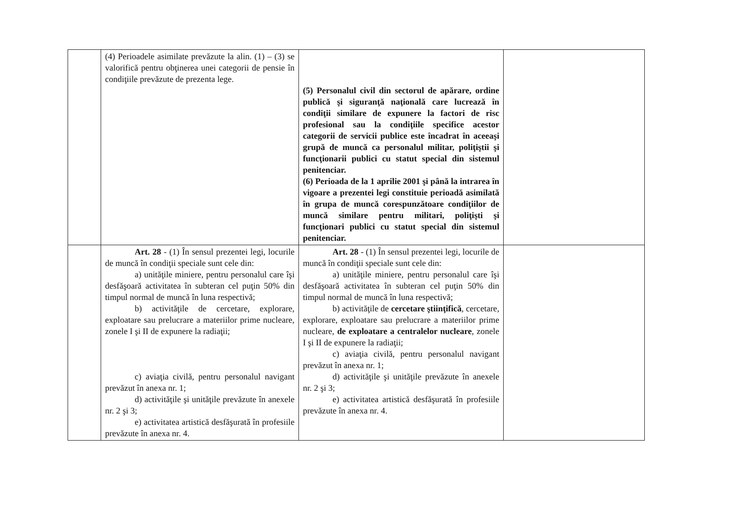| | (4) Perioadele asimilate prevăzute la alin. (1) – (3) se valorifică pentru obţinerea unei categorii de pensie în condiţiile prevăzute de prezenta lege. | (5) Personalul civil din sectorul de apărare, ordine publică şi siguranţă naţională care lucrează în condiţii similare de expunere la factori de risc profesional sau la condiţiile specifice acestor categorii de servicii publice este încadrat în aceeaşi grupă de muncă ca personalul militar, poliţiştii şi funcţionarii publici cu statut special din sistemul penitenciar. (6) Perioada de la 1 aprilie 2001 şi până la intrarea în vigoare a prezentei legi constituie perioadă asimilată în grupa de muncă corespunzătoare condiţiilor de muncă similare pentru militari, poliţişti şi funcţionari publici cu statut special din sistemul penitenciar. | |
| | Art. 28 - (1) În sensul prezentei legi, locurile de muncă în condiţii speciale sunt cele din: a) unităţile miniere, pentru personalul care îşi desfăşoară activitatea în subteran cel puţin 50% din timpul normal de muncă în luna respectivă; b) activităţile de cercetare, explorare, exploatare sau prelucrare a materiilor prime nucleare, zonele I şi II de expunere la radiaţii; c) aviaţia civilă, pentru personalul navigant prevăzut în anexa nr. 1; d) activităţile şi unităţile prevăzute în anexele nr. 2 şi 3; e) activitatea artistică desfăşurată în profesiile prevăzute în anexa nr. 4. | Art. 28 - (1) În sensul prezentei legi, locurile de muncă în condiţii speciale sunt cele din: a) unităţile miniere, pentru personalul care îşi desfăşoară activitatea în subteran cel puţin 50% din timpul normal de muncă în luna respectivă; b) activităţile de cercetare ştiinţifică , cercetare, explorare, exploatare sau prelucrare a materiilor prime nucleare, de exploatare a centralelor nucleare , zonele I şi II de expunere la radiaţii; c) aviaţia civilă, pentru personalul navigant prevăzut în anexa nr. 1; d) activităţile şi unităţile prevăzute în anexele nr. 2 şi 3; e) activitatea artistică desfăşurată în profesiile prevăzute în anexa nr. 4. | |